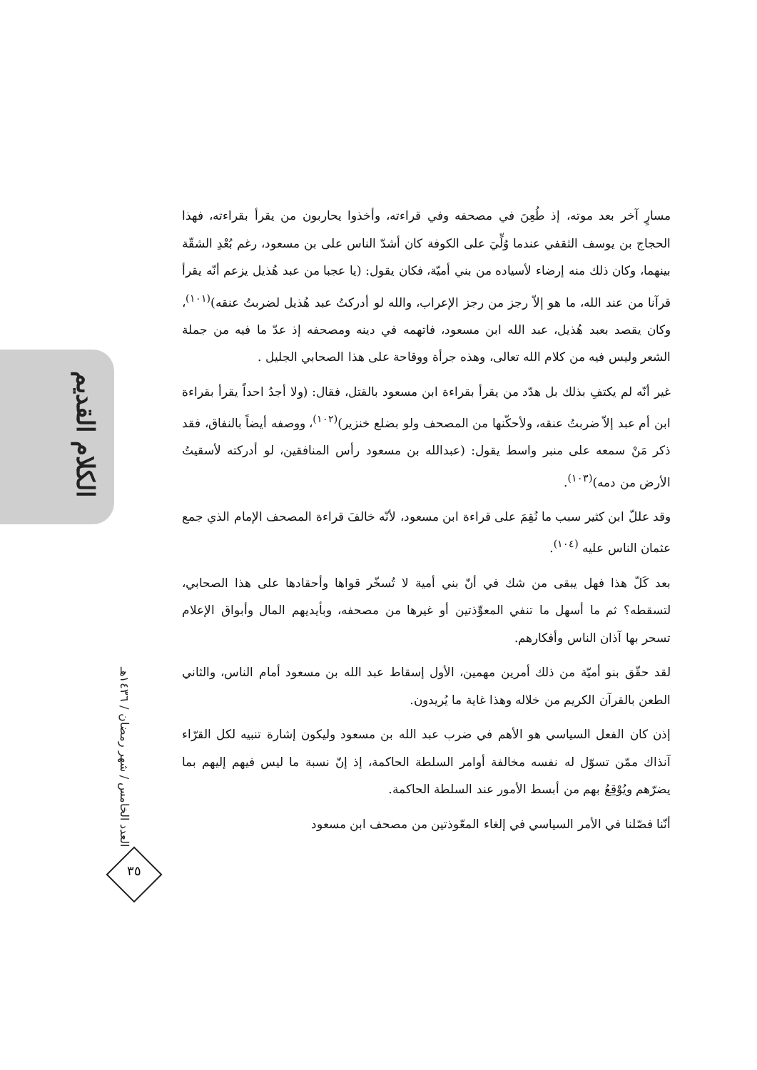الكلام القديم
العدد الخامس / شهر رمضان / ١٤٣٦هـ
٣٥
مسارٍ آخر بعد موته، إذ طُعِنَ في مصحفه وفي قراءته، وأخذوا يحاربون من يقرأ بقراءته، فهذا الحجاج بن يوسف الثقفي عندما وُلِّيَ على الكوفة كان أشدّ الناس على بن مسعود، رغم بُعْدِ الشقّة بينهما، وكان ذلك منه إرضاء لأسياده من بني أميّة، فكان يقول: (يا عجبا من عبد هُذيل يزعم أنّه يقرأ قرآنا من عند الله، ما هو إلاّ رجز من رجز الإعراب، والله لو أدركتُ عبد هُذيل لضربتُ عنقه)<sup>(١٠١)</sup>، وكان يقصد بعبد هُذيل، عبد الله ابن مسعود، فاتهمه في دينه ومصحفه إذ عدّ ما فيه من جملة الشعر وليس فيه من كلام الله تعالى، وهذه جرأة ووقاحة على هذا الصحابي الجليل .
غير أنّه لم يكتفِ بذلك بل هدّد من يقرأ بقراءة ابن مسعود بالقتل، فقال: (ولا أجدُ احداً يقرأ بقراءة ابن أم عبد إلاّ ضربتُ عنقه، ولأحكّنها من المصحف ولو بضلع خنزير)<sup>(١٠٢)</sup>، ووصفه أيضاً بالنفاق، فقد ذكر مَنْ سمعه على منبر واسط يقول: (عبدالله بن مسعود رأس المنافقين، لو أدركته لأسقيتُ الأرض من دمه)<sup>(١٠٣)</sup>.
وقد عللّ ابن كثير سبب ما نُقِمَ على قراءة ابن مسعود، لأنّه خالفَ قراءة المصحف الإمام الذي جمع عثمان الناس عليه <sup>(١٠٤)</sup>.
بعد كَلّ هذا فهل يبقى من شك في أنّ بني أمية لا تُسخّر قواها وأحقادها على هذا الصحابي، لتسقطه؟ ثم ما أسهل ما تنفي المعوِّذتين أو غيرها من مصحفه، وبأيديهم المال وأبواق الإعلام تسحر بها آذان الناس وأفكارهم.
لقد حقّق بنو أميّة من ذلك أمرين مهمين، الأول إسقاط عبد الله بن مسعود أمام الناس، والثاني الطعن بالقرآن الكريم من خلاله وهذا غاية ما يُريدون.
إذن كان الفعل السياسي هو الأهم في ضرب عبد الله بن مسعود وليكون إشارة تنبيه لكل القرّاء آنذاك ممّن تسوّل له نفسه مخالفة أوامر السلطة الحاكمة، إذ إنّ نسبة ما ليس فيهم إليهم بما يضرّهم ويُوْقِعُ بهم من أبسط الأمور عند السلطة الحاكمة.
أنّنا فصّلنا في الأمر السياسي في إلغاء المعّوذتين من مصحف ابن مسعود